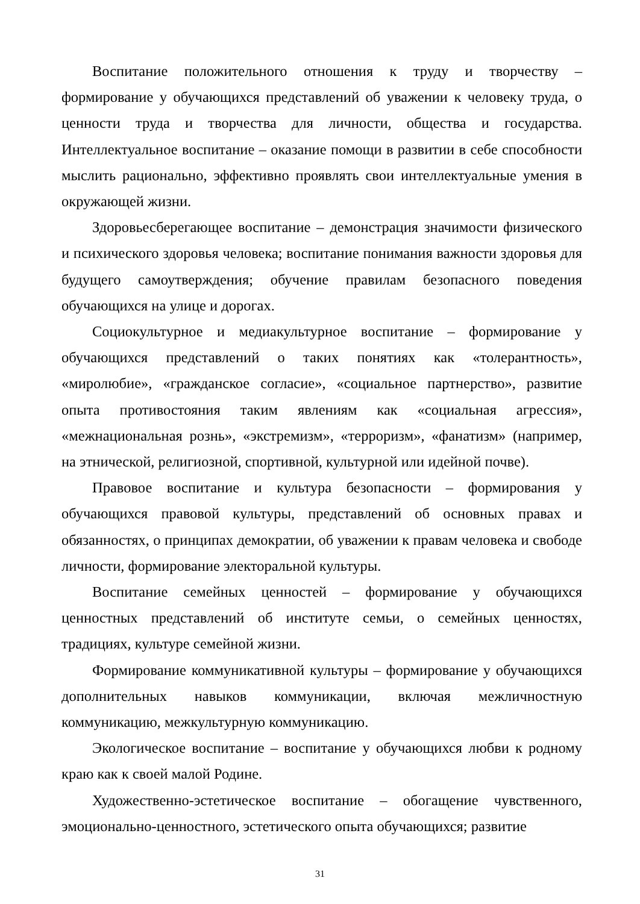Воспитание положительного отношения к труду и творчеству – формирование у обучающихся представлений об уважении к человеку труда, о ценности труда и творчества для личности, общества и государства. Интеллектуальное воспитание – оказание помощи в развитии в себе способности мыслить рационально, эффективно проявлять свои интеллектуальные умения в окружающей жизни.
Здоровьесберегающее воспитание – демонстрация значимости физического и психического здоровья человека; воспитание понимания важности здоровья для будущего самоутверждения; обучение правилам безопасного поведения обучающихся на улице и дорогах.
Социокультурное и медиакультурное воспитание – формирование у обучающихся представлений о таких понятиях как «толерантность», «миролюбие», «гражданское согласие», «социальное партнерство», развитие опыта противостояния таким явлениям как «социальная агрессия», «межнациональная рознь», «экстремизм», «терроризм», «фанатизм» (например, на этнической, религиозной, спортивной, культурной или идейной почве).
Правовое воспитание и культура безопасности – формирования у обучающихся правовой культуры, представлений об основных правах и обязанностях, о принципах демократии, об уважении к правам человека и свободе личности, формирование электоральной культуры.
Воспитание семейных ценностей – формирование у обучающихся ценностных представлений об институте семьи, о семейных ценностях, традициях, культуре семейной жизни.
Формирование коммуникативной культуры – формирование у обучающихся дополнительных навыков коммуникации, включая межличностную коммуникацию, межкультурную коммуникацию.
Экологическое воспитание – воспитание у обучающихся любви к родному краю как к своей малой Родине.
Художественно-эстетическое воспитание – обогащение чувственного, эмоционально-ценностного, эстетического опыта обучающихся; развитие
31